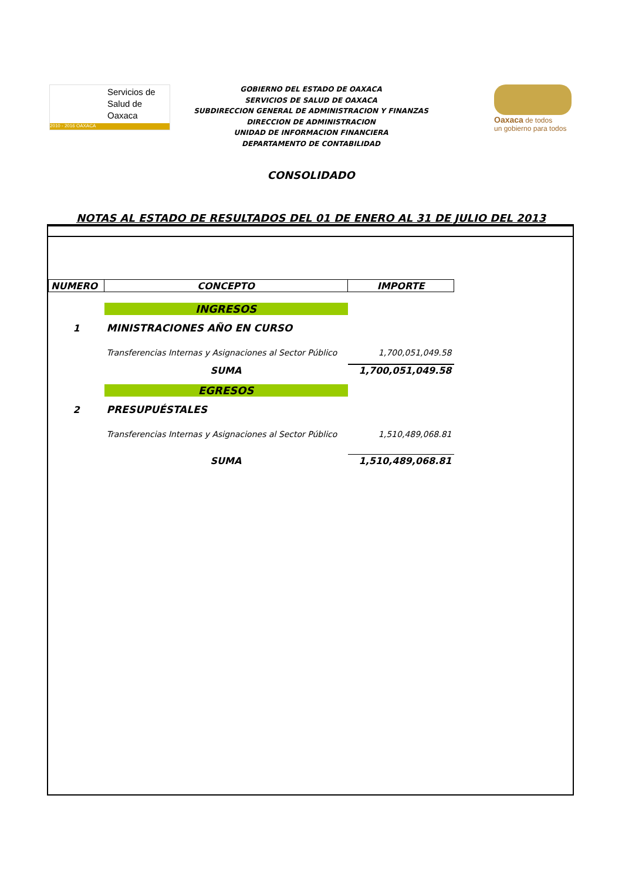Servicios de
Salud de
Oaxaca
2010 - 2016 OAXACA
GOBIERNO DEL ESTADO DE OAXACA
SERVICIOS DE SALUD DE OAXACA
SUBDIRECCION GENERAL DE ADMINISTRACION Y FINANZAS
DIRECCION DE ADMINISTRACION
UNIDAD DE INFORMACION FINANCIERA
DEPARTAMENTO DE CONTABILIDAD
Oaxaca de todos
un gobierno para todos
CONSOLIDADO
NOTAS AL ESTADO DE RESULTADOS DEL 01 DE ENERO AL 31 DE JULIO DEL 2013
| NUMERO | CONCEPTO | IMPORTE |
| --- | --- | --- |
| | INGRESOS | |
| 1 | MINISTRACIONES AÑO EN CURSO | |
| | Transferencias Internas y Asignaciones al Sector Público | 1,700,051,049.58 |
| | SUMA | 1,700,051,049.58 |
| | EGRESOS | |
| 2 | PRESUPUÉSTALES | |
| | Transferencias Internas y Asignaciones al Sector Público | 1,510,489,068.81 |
| | SUMA | 1,510,489,068.81 |